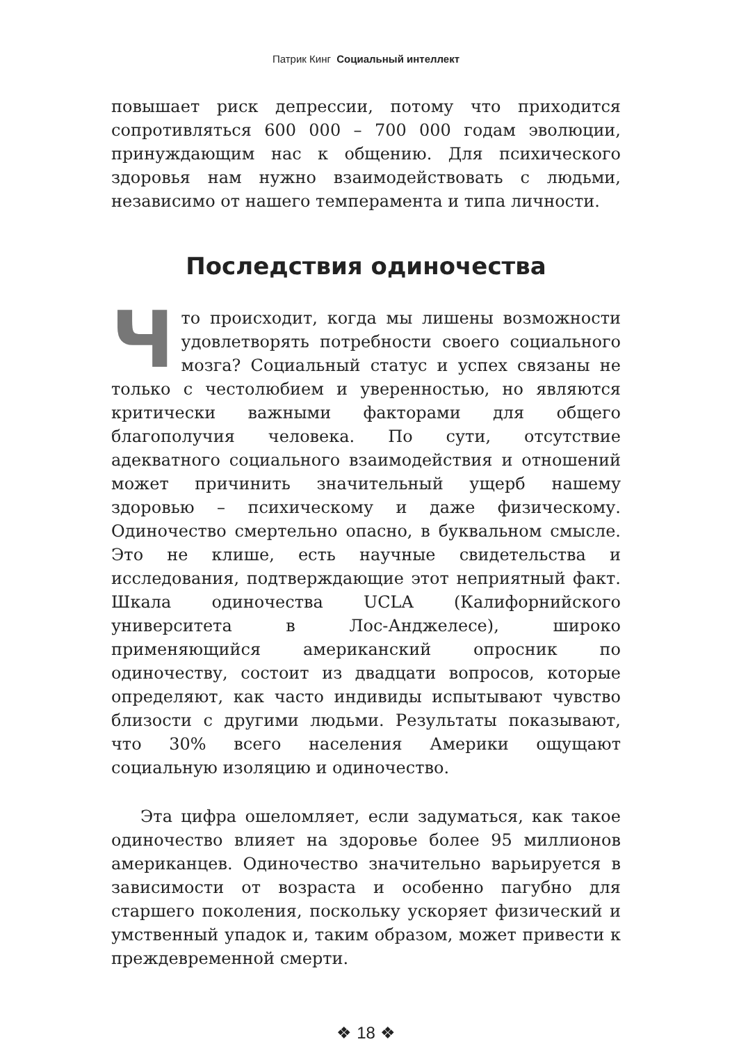Патрик Кинг Социальный интеллект
повышает риск депрессии, потому что приходится сопротивляться 600 000 – 700 000 годам эволюции, принуждающим нас к общению. Для психического здоровья нам нужно взаимодействовать с людьми, независимо от нашего темперамента и типа личности.
Последствия одиночества
Что происходит, когда мы лишены возможности удовлетворять потребности своего социального мозга? Социальный статус и успех связаны не только с честолюбием и уверенностью, но являются критически важными факторами для общего благополучия человека. По сути, отсутствие адекватного социального взаимодействия и отношений может причинить значительный ущерб нашему здоровью – психическому и даже физическому. Одиночество смертельно опасно, в буквальном смысле. Это не клише, есть научные свидетельства и исследования, подтверждающие этот неприятный факт. Шкала одиночества UCLA (Калифорнийского университета в Лос-Анджелесе), широко применяющийся американский опросник по одиночеству, состоит из двадцати вопросов, которые определяют, как часто индивиды испытывают чувство близости с другими людьми. Результаты показывают, что 30% всего населения Америки ощущают социальную изоляцию и одиночество.
Эта цифра ошеломляет, если задуматься, как такое одиночество влияет на здоровье более 95 миллионов американцев. Одиночество значительно варьируется в зависимости от возраста и особенно пагубно для старшего поколения, поскольку ускоряет физический и умственный упадок и, таким образом, может привести к преждевременной смерти.
❖ 18 ❖